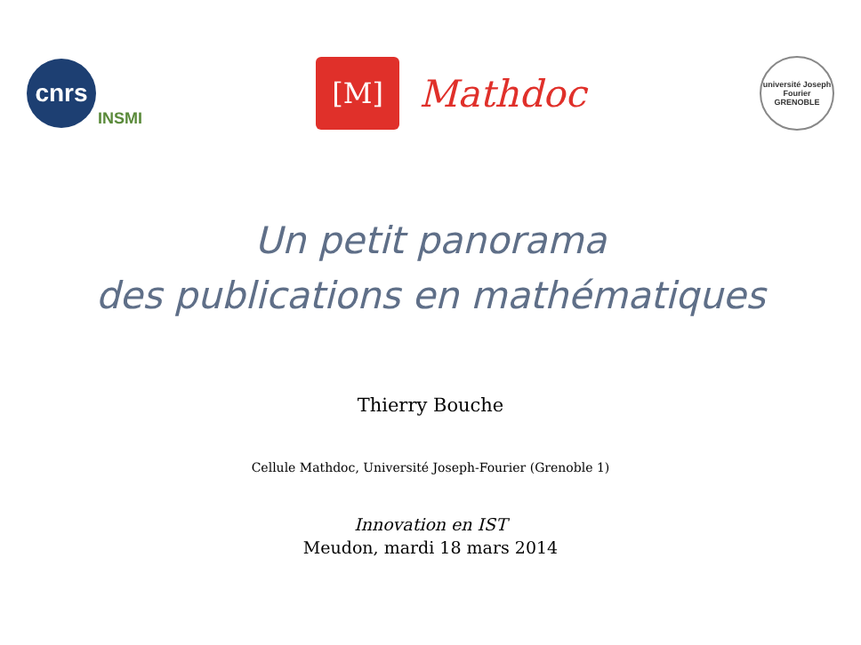cnrs
INSMI
[M]
Mathdoc
université Joseph Fourier GRENOBLE
Un petit panorama
des publications en mathématiques
Thierry Bouche
Cellule Mathdoc, Université Joseph-Fourier (Grenoble 1)
Innovation en IST
Meudon, mardi 18 mars 2014